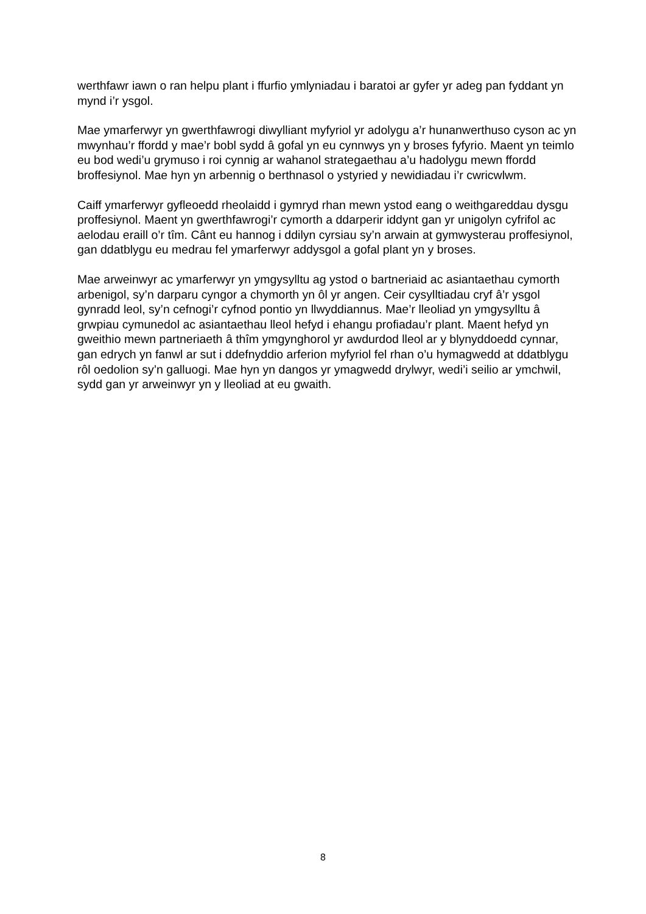werthfawr iawn o ran helpu plant i ffurfio ymlyniadau i baratoi ar gyfer yr adeg pan fyddant yn mynd i’r ysgol.
Mae ymarferwyr yn gwerthfawrogi diwylliant myfyriol yr adolygu a’r hunanwerthuso cyson ac yn mwynhau’r ffordd y mae’r bobl sydd â gofal yn eu cynnwys yn y broses fyfyrio. Maent yn teimlo eu bod wedi’u grymuso i roi cynnig ar wahanol strategaethau a’u hadolygu mewn ffordd broffesiynol. Mae hyn yn arbennig o berthnasol o ystyried y newidiadau i’r cwricwlwm.
Caiff ymarferwyr gyfleoedd rheolaidd i gymryd rhan mewn ystod eang o weithgareddau dysgu proffesiynol. Maent yn gwerthfawrogi’r cymorth a ddarperir iddynt gan yr unigolyn cyfrifol ac aelodau eraill o’r tîm. Cânt eu hannog i ddilyn cyrsiau sy’n arwain at gymwysterau proffesiynol, gan ddatblygu eu medrau fel ymarferwyr addysgol a gofal plant yn y broses.
Mae arweinwyr ac ymarferwyr yn ymgysylltu ag ystod o bartneriaid ac asiantaethau cymorth arbenigol, sy’n darparu cyngor a chymorth yn ôl yr angen. Ceir cysylltiadau cryf â’r ysgol gynradd leol, sy’n cefnogi’r cyfnod pontio yn llwyddiannus. Mae’r lleoliad yn ymgysylltu â grwpiau cymunedol ac asiantaethau lleol hefyd i ehangu profiadau’r plant. Maent hefyd yn gweithio mewn partneriaeth â thîm ymgynghorol yr awdurdod lleol ar y blynyddoedd cynnar, gan edrych yn fanwl ar sut i ddefnyddio arferion myfyriol fel rhan o’u hymagwedd at ddatblygu rôl oedolion sy’n galluogi. Mae hyn yn dangos yr ymagwedd drylwyr, wedi’i seilio ar ymchwil, sydd gan yr arweinwyr yn y lleoliad at eu gwaith.
8